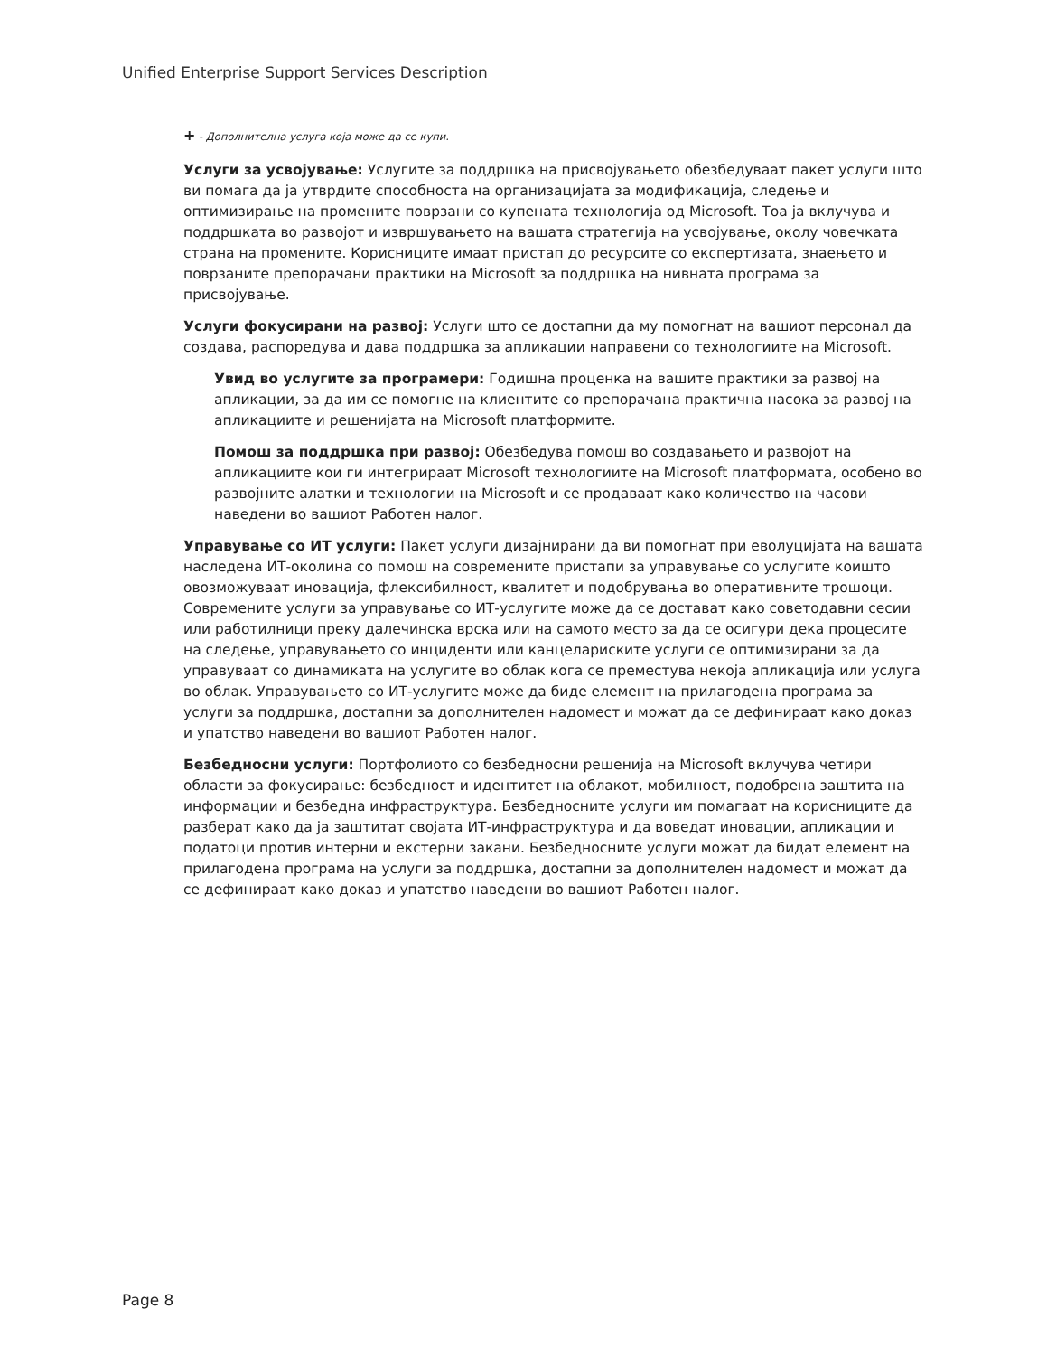Unified Enterprise Support Services Description
+ - Дополнителна услуга која може да се купи.
Услуги за усвојување: Услугите за поддршка на присвојувањето обезбедуваат пакет услуги што ви помага да ја утврдите способноста на организацијата за модификација, следење и оптимизирање на промените поврзани со купената технологија од Microsoft. Тоа ја вклучува и поддршката во развојот и извршувањето на вашата стратегија на усвојување, околу човечката страна на промените. Корисниците имаат пристап до ресурсите со експертизата, знаењето и поврзаните препорачани практики на Microsoft за поддршка на нивната програма за присвојување.
Услуги фокусирани на развој: Услуги што се достапни да му помогнат на вашиот персонал да создава, распоредува и дава поддршка за апликации направени со технологиите на Microsoft.
Увид во услугите за програмери: Годишна проценка на вашите практики за развој на апликации, за да им се помогне на клиентите со препорачана практична насока за развој на апликациите и решенијата на Microsoft платформите.
Помош за поддршка при развој: Обезбедува помош во создавањето и развојот на апликациите кои ги интегрираат Microsoft технологиите на Microsoft платформата, особено во развојните алатки и технологии на Microsoft и се продаваат како количество на часови наведени во вашиот Работен налог.
Управување со ИТ услуги: Пакет услуги дизајнирани да ви помогнат при еволуцијата на вашата наследена ИТ-околина со помош на современите пристапи за управување со услугите коишто овозможуваат иновација, флексибилност, квалитет и подобрувања во оперативните трошоци. Современите услуги за управување со ИТ-услугите може да се доставaт како советодавни сесии или работилници преку далечинска врска или на самото место за да се осигури дека процесите на следење, управувањето со инциденти или канцелариските услуги се оптимизирани за да управуваат со динамиката на услугите во облак кога се преместува некоја апликација или услуга во облак. Управувањето со ИТ-услугите може да биде елемент на прилагодена програма за услуги за поддршка, достапни за дополнителен надомест и можат да се дефинираат како доказ и упатство наведени во вашиот Работен налог.
Безбедносни услуги: Портфолиото со безбедносни решенија на Microsoft вклучува четири области за фокусирање: безбедност и идентитет на облакот, мобилност, подобрена заштита на информации и безбедна инфраструктура. Безбедносните услуги им помагаат на корисниците да разберат како да ја заштитат својата ИТ-инфраструктура и да воведат иновации, апликации и податоци против интерни и екстерни закани. Безбедносните услуги можат да бидат елемент на прилагодена програма на услуги за поддршка, достапни за дополнителен надомест и можат да се дефинираат како доказ и упатство наведени во вашиот Работен налог.
Page 8